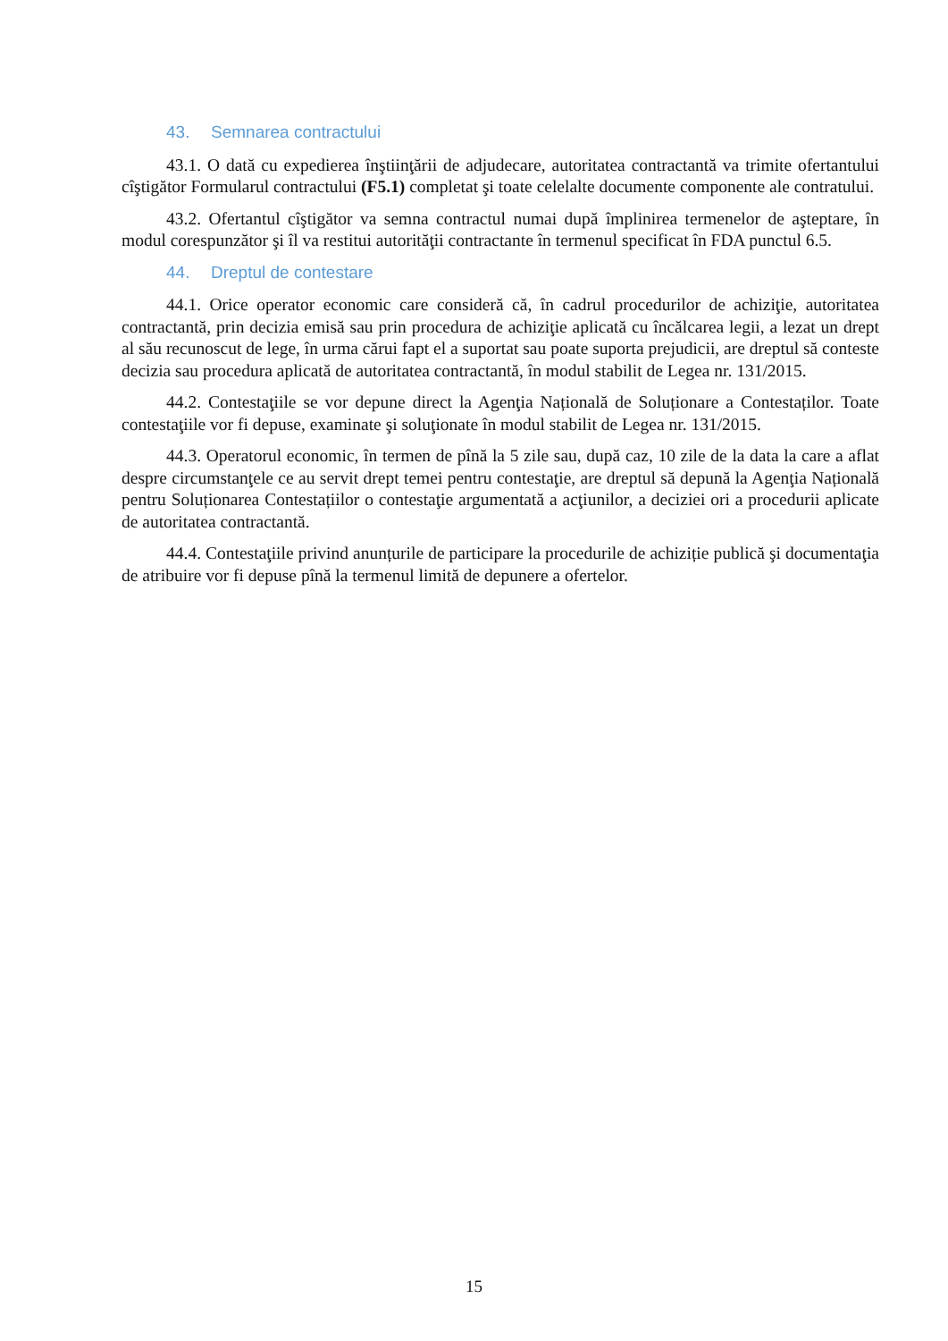43. Semnarea contractului
43.1. O dată cu expedierea înştiinţării de adjudecare, autoritatea contractantă va trimite ofertantului cîştigător Formularul contractului (F5.1) completat şi toate celelalte documente componente ale contratului.
43.2. Ofertantul cîştigător va semna contractul numai după împlinirea termenelor de aşteptare, în modul corespunzător şi îl va restitui autorităţii contractante în termenul specificat în FDA punctul 6.5.
44. Dreptul de contestare
44.1. Orice operator economic care consideră că, în cadrul procedurilor de achiziţie, autoritatea contractantă, prin decizia emisă sau prin procedura de achiziţie aplicată cu încălcarea legii, a lezat un drept al său recunoscut de lege, în urma cărui fapt el a suportat sau poate suporta prejudicii, are dreptul să conteste decizia sau procedura aplicată de autoritatea contractantă, în modul stabilit de Legea nr. 131/2015.
44.2. Contestaţiile se vor depune direct la Agenţia Națională de Soluționare a Contestaților. Toate contestaţiile vor fi depuse, examinate şi soluţionate în modul stabilit de Legea nr. 131/2015.
44.3. Operatorul economic, în termen de pînă la 5 zile sau, după caz, 10 zile de la data la care a aflat despre circumstanţele ce au servit drept temei pentru contestaţie, are dreptul să depună la Agenţia Națională pentru Soluționarea Contestațiilor o contestaţie argumentată a acţiunilor, a deciziei ori a procedurii aplicate de autoritatea contractantă.
44.4. Contestaţiile privind anunțurile de participare la procedurile de achiziție publică şi documentaţia de atribuire vor fi depuse pînă la termenul limită de depunere a ofertelor.
15